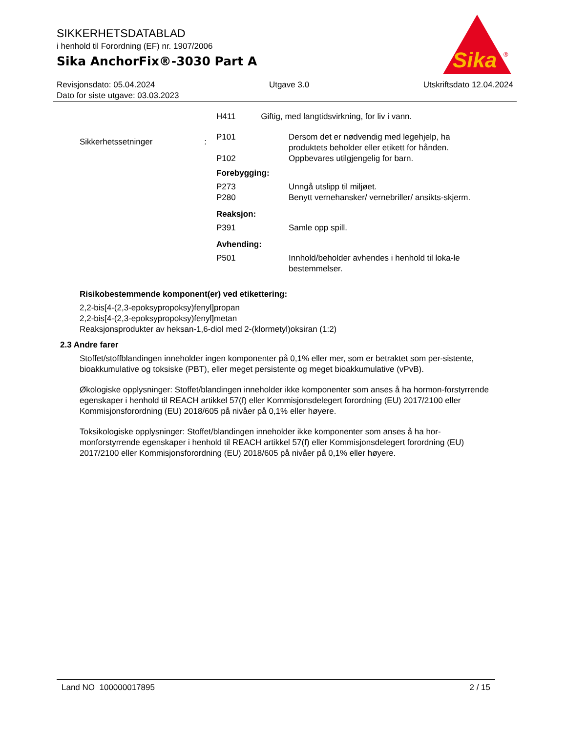SIKKERHETSDATABLAD
i henhold til Forordning (EF) nr. 1907/2006
Sika AnchorFix®-3030 Part A
Sika
®
Revisjonsdato: 05.04.2024 Utgave 3.0 Utskriftsdato 12.04.2024
Dato for siste utgave: 03.03.2023
H411 Giftig, med langtidsvirkning, for liv i vann.
Sikkerhetssetninger:
P101
P102
Dersom det er nødvendig med legehjelp, ha produktets beholder eller etikett for hånden.
Oppbevares utilgjengelig for barn.
Forebygging:
P273
P280
Unngå utslipp til miljøet.
Benytt vernehansker/ vernebriller/ ansikts-skjerm.
Reaksjon:
P391
Samle opp spill.
Avhending:
P501
Innhold/beholder avhendes i henhold til loka-le bestemmelser.
Risikobestemmende komponent(er) ved etikettering:
2,2-bis[4-(2,3-epoksypropoksy)fenyl]propan
2,2-bis[4-(2,3-epoksypropoksy)fenyl]metan
Reaksjonsprodukter av heksan-1,6-diol med 2-(klormetyl)oksiran (1:2)
2.3 Andre farer
Stoffet/stoffblandingen inneholder ingen komponenter på 0,1% eller mer, som er betraktet som per-sistente, bioakkumulative og toksiske (PBT), eller meget persistente og meget bioakkumulative (vPvB).
Økologiske opplysninger: Stoffet/blandingen inneholder ikke komponenter som anses å ha hormon-forstyrrende egenskaper i henhold til REACH artikkel 57(f) eller Kommisjonsdelegert forordning (EU) 2017/2100 eller Kommisjonsforordning (EU) 2018/605 på nivåer på 0,1% eller høyere.
Toksikologiske opplysninger: Stoffet/blandingen inneholder ikke komponenter som anses å ha hor-monforstyrrende egenskaper i henhold til REACH artikkel 57(f) eller Kommisjonsdelegert forordning (EU) 2017/2100 eller Kommisjonsforordning (EU) 2018/605 på nivåer på 0,1% eller høyere.
Land NO 100000017895 2 / 15